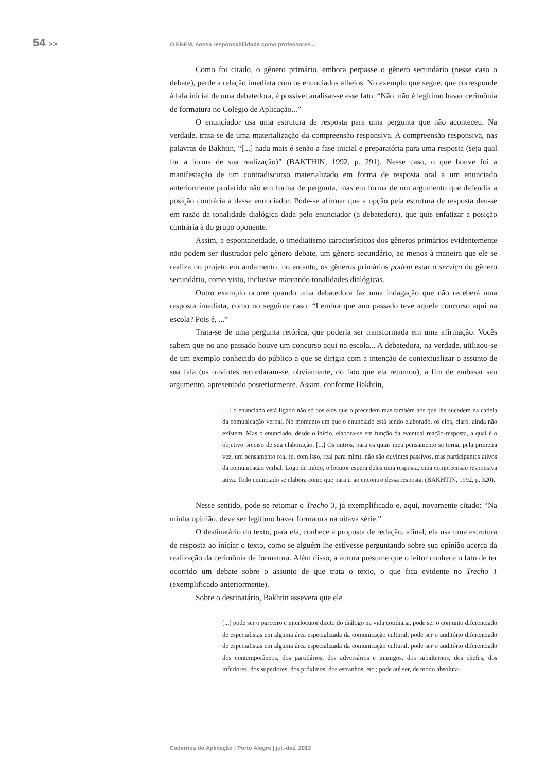54 >>
O ENEM, nossa responsabilidade como professores...
Como foi citado, o gênero primário, embora perpasse o gênero secundário (nesse caso o debate), perde a relação imediata com os enunciados alheios. No exemplo que segue, que corresponde à fala inicial de uma debatedora, é possível analisar-se esse fato: “Não, não é legitimo haver cerimônia de formatura no Colégio de Aplicação...”
O enunciador usa uma estrutura de resposta para uma pergunta que não aconteceu. Na verdade, trata-se de uma materialização da compreensão responsiva. A compreensão responsiva, nas palavras de Bakhtin, “[...] nada mais é senão a fase inicial e preparatória para uma resposta (seja qual for a forma de sua realização)” (BAKTHIN, 1992, p. 291). Nesse caso, o que houve foi a manifestação de um contradiscurso materializado em forma de resposta oral a um enunciado anteriormente proferido não em forma de pergunta, mas em forma de um argumento que defendia a posição contrária à desse enunciador. Pode-se afirmar que a opção pela estrutura de resposta deu-se em razão da tonalidade dialógica dada pelo enunciador (a debatedora), que quis enfatizar a posição contrária à do grupo oponente.
Assim, a espontaneidade, o imediatismo característicos dos gêneros primários evidentemente não podem ser ilustrados pelo gênero debate, um gênero secundário, ao menos à maneira que ele se realiza no projeto em andamento; no entanto, os gêneros primários podem estar a serviço do gênero secundário, como visto, inclusive marcando tonalidades dialógicas.
Outro exemplo ocorre quando uma debatedora faz uma indagação que não receberá uma resposta imediata, como no seguinte caso: “Lembra que ano passado teve aquele concurso aqui na escola? Pois é, ...”
Trata-se de uma pergunta retórica, que poderia ser transformada em uma afirmação: Vocês sabem que no ano passado houve um concurso aqui na escola... A debatedora, na verdade, utilizou-se de um exemplo conhecido do público a que se dirigia com a intenção de contextualizar o assunto de sua fala (os ouvintes recordaram-se, obviamente, do fato que ela retomou), a fim de embasar seu argumento, apresentado posteriormente. Assim, conforme Bakhtin,
[...] o enunciado está ligado não só aos elos que o precedem mas também aos que lhe sucedem na cadeia da comunicação verbal. No momento em que o enunciado está sendo elaborado, os elos, claro, ainda não existem. Mas o enunciado, desde o início, elabora-se em função da eventual reação-resposta, a qual é o objetivo preciso de sua elaboração. [...] Os outros, para os quais meu pensamento se torna, pela primeira vez, um pensamento real (e, com isso, real para mim), não são ouvintes passivos, mas participantes ativos da comunicação verbal. Logo de início, o locutor espera deles uma resposta, uma compreensão responsiva ativa. Todo enunciado se elabora como que para ir ao encontro dessa resposta. (BAKHTIN, 1992, p. 320).
Nesse sentido, pode-se retomar o Trecho 3, já exemplificado e, aqui, novamente citado: “Na minha opinião, deve ser legítimo haver formatura na oitava série.”
O destinatário do texto, para ela, conhece a proposta de redação, afinal, ela usa uma estrutura de resposta ao iniciar o texto, como se alguém lhe estivesse perguntando sobre sua opinião acerca da realização da cerimônia de formatura. Além disso, a autora presume que o leitor conhece o fato de ter ocorrido um debate sobre o assunto de que trata o texto, o que fica evidente no Trecho 1 (exemplificado anteriormente).
Sobre o destinatário, Bakhtin assevera que ele
[...] pode ser o parceiro e interlocutor direto do diálogo na vida cotidiana, pode ser o conjunto diferenciado de especialistas em alguma área especializada da comunicação cultural, pode ser o auditório diferenciado de especialistas em alguma área especializada da comunicação cultural, pode ser o auditório diferenciado dos contemporâneos, dos partidários, dos adversários e inimigos, dos subalternos, dos chefes, dos inferiores, dos superiores, dos próximos, dos estranhos, etc.; pode até ser, de modo absoluta-
Cadernos do Aplicação | Porto Alegre | jul.-dez. 2013